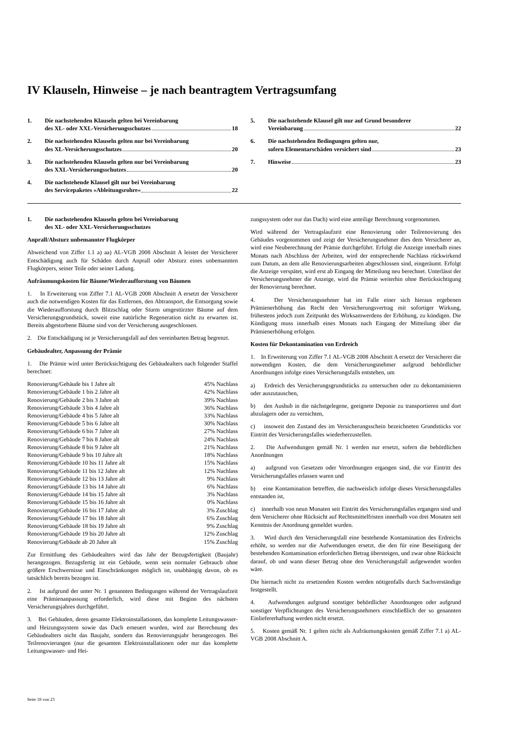IV Klauseln, Hinweise – je nach beantragtem Vertragsumfang
1. Die nachstehenden Klauseln gelten bei Vereinbarung
des XL- oder XXL-Versicherungsschutzes 18
2. Die nachstehenden Klauseln gelten nur bei Vereinbarung
des XL-Versicherungsschutzes 20
3. Die nachstehenden Klauseln gelten nur bei Vereinbarung
des XXL-Versicherungsschutzes 20
4. Die nachstehende Klausel gilt nur bei Vereinbarung
des Servicepaketes »Ableitungsrohre« 22
5. Die nachstehende Klausel gilt nur auf Grund besonderer
Vereinbarung 22
6. Die nachstehenden Bedingungen gelten nur,
sofern Elementarschäden versichert sind 23
7. Hinweise 23
1. Die nachstehenden Klauseln gelten bei Vereinbarung
des XL- oder XXL-Versicherungsschutzes
Anprall/Absturz unbemannter Flugkörper
Abweichend von Ziffer 1.1 a) aa) AL-VGB 2008 Abschnitt A leistet der Versicherer Entschädigung auch für Schäden durch Anprall oder Absturz eines unbemannten Flugkörpers, seiner Teile oder seiner Ladung.
Aufräumungskosten für Bäume/Wiederaufforstung von Bäumen
1. In Erweiterung von Ziffer 7.1 AL-VGB 2008 Abschnitt A ersetzt der Versicherer auch die notwendigen Kosten für das Entfernen, den Abtransport, die Entsorgung sowie die Wiederaufforstung durch Blitzschlag oder Sturm umgestürzter Bäume auf dem Versicherungsgrundstück, soweit eine natürliche Regeneration nicht zu erwarten ist. Bereits abgestorbene Bäume sind von der Versicherung ausgeschlossen.
2. Die Entschädigung ist je Versicherungsfall auf den vereinbarten Betrag begrenzt.
Gebäudealter, Anpassung der Prämie
1. Die Prämie wird unter Berücksichtigung des Gebäudealters nach folgender Staffel berechnet:
| Renovierung/Gebäude bis 1 Jahre alt | 45% Nachlass |
| Renovierung/Gebäude 1 bis 2 Jahre alt | 42% Nachlass |
| Renovierung/Gebäude 2 bis 3 Jahre alt | 39% Nachlass |
| Renovierung/Gebäude 3 bis 4 Jahre alt | 36% Nachlass |
| Renovierung/Gebäude 4 bis 5 Jahre alt | 33% Nachlass |
| Renovierung/Gebäude 5 bis 6 Jahre alt | 30% Nachlass |
| Renovierung/Gebäude 6 bis 7 Jahre alt | 27% Nachlass |
| Renovierung/Gebäude 7 bis 8 Jahre alt | 24% Nachlass |
| Renovierung/Gebäude 8 bis 9 Jahre alt | 21% Nachlass |
| Renovierung/Gebäude 9 bis 10 Jahre alt | 18% Nachlass |
| Renovierung/Gebäude 10 bis 11 Jahre alt | 15% Nachlass |
| Renovierung/Gebäude 11 bis 12 Jahre alt | 12% Nachlass |
| Renovierung/Gebäude 12 bis 13 Jahre alt | 9% Nachlass |
| Renovierung/Gebäude 13 bis 14 Jahre alt | 6% Nachlass |
| Renovierung/Gebäude 14 bis 15 Jahre alt | 3% Nachlass |
| Renovierung/Gebäude 15 bis 16 Jahre alt | 0% Nachlass |
| Renovierung/Gebäude 16 bis 17 Jahre alt | 3% Zuschlag |
| Renovierung/Gebäude 17 bis 18 Jahre alt | 6% Zuschlag |
| Renovierung/Gebäude 18 bis 19 Jahre alt | 9% Zuschlag |
| Renovierung/Gebäude 19 bis 20 Jahre alt | 12% Zuschlag |
| Renovierung/Gebäude ab 20 Jahre alt | 15% Zuschlag |
Zur Ermittlung des Gebäudealters wird das Jahr der Bezugsfertigkeit (Baujahr) herangezogen. Bezugsfertig ist ein Gebäude, wenn sein normaler Gebrauch ohne größere Erschwernisse und Einschränkungen möglich ist, unabhängig davon, ob es tatsächlich bereits bezogen ist.
2. Ist aufgrund der unter Nr. 1 genannten Bedingungen während der Vertragslaufzeit eine Prämienanpassung erforderlich, wird diese mit Beginn des nächsten Versicherungsjahres durchgeführt.
3. Bei Gebäuden, deren gesamte Elektroinstallationen, das komplette Leitungswasser- und Heizungssystem sowie das Dach erneuert wurden, wird zur Berechnung des Gebäudealters nicht das Baujahr, sondern das Renovierungsjahr herangezogen. Bei Teilrenovierungen (nur die gesamten Elektroinstallationen oder nur das komplette Leitungswasser- und Hei-
zungssystem oder nur das Dach) wird eine anteilige Berechnung vorgenommen.
Wird während der Vertragslaufzeit eine Renovierung oder Teilrenovierung des Gebäudes vorgenommen und zeigt der Versicherungsnehmer dies dem Versicherer an, wird eine Neuberechnung der Prämie durchgeführt. Erfolgt die Anzeige innerhalb eines Monats nach Abschluss der Arbeiten, wird der entsprechende Nachlass rückwirkend zum Datum, an dem alle Renovierungsarbeiten abgeschlossen sind, eingeräumt. Erfolgt die Anzeige verspätet, wird erst ab Eingang der Mitteilung neu berechnet. Unterlässt der Versicherungsnehmer die Anzeige, wird die Prämie weiterhin ohne Berücksichtigung der Renovierung berechnet.
4. Der Versicherungsnehmer hat im Falle einer sich hieraus ergebenen Prämienerhöhung das Recht den Versicherungsvertrag mit sofortiger Wirkung, frühestens jedoch zum Zeitpunkt des Wirksamwerdens der Erhöhung, zu kündigen. Die Kündigung muss innerhalb eines Monats nach Eingang der Mitteilung über die Prämienerhöhung erfolgen.
Kosten für Dekontamination von Erdreich
1. In Erweiterung von Ziffer 7.1 AL-VGB 2008 Abschnitt A ersetzt der Versicherer die notwendigen Kosten, die dem Versicherungsnehmer aufgrund behördlicher Anordnungen infolge eines Versicherungsfalls entstehen, um
a) Erdreich des Versicherungsgrundstücks zu untersuchen oder zu dekontaminieren oder auszutauschen,
b) den Aushub in die nächstgelegene, geeignete Deponie zu transportieren und dort abzulagern oder zu vernichten,
c) insoweit den Zustand des im Versicherungsschein bezeichneten Grundstücks vor Eintritt des Versicherungsfalles wiederherzustellen.
2. Die Aufwendungen gemäß Nr. 1 werden nur ersetzt, sofern die behördlichen Anordnungen
a) aufgrund von Gesetzen oder Verordnungen ergangen sind, die vor Eintritt des Versicherungsfalles erlassen waren und
b) eine Kontamination betreffen, die nachweislich infolge dieses Versicherungsfalles entstanden ist,
c) innerhalb von neun Monaten seit Eintritt des Versicherungsfalles ergangen sind und dem Versicherer ohne Rücksicht auf Rechtsmittelfristen innerhalb von drei Monaten seit Kenntnis der Anordnung gemeldet wurden.
3. Wird durch den Versicherungsfall eine bestehende Kontamination des Erdreichs erhöht, so werden nur die Aufwendungen ersetzt, die den für eine Beseitigung der bestehenden Kontamination erforderlichen Betrag übersteigen, und zwar ohne Rücksicht darauf, ob und wann dieser Betrag ohne den Versicherungsfall aufgewendet worden wäre.
Die hiernach nicht zu ersetzenden Kosten werden nötigenfalls durch Sachverständige festgestellt.
4. Aufwendungen aufgrund sonstiger behördlicher Anordnungen oder aufgrund sonstiger Verpflichtungen des Versicherungsnehmers einschließlich der so genannten Einliefererhaftung werden nicht ersetzt.
5. Kosten gemäß Nr. 1 gelten nicht als Aufräumungskosten gemäß Ziffer 7.1 a) AL-VGB 2008 Abschnitt A.
Seite 18 von 23